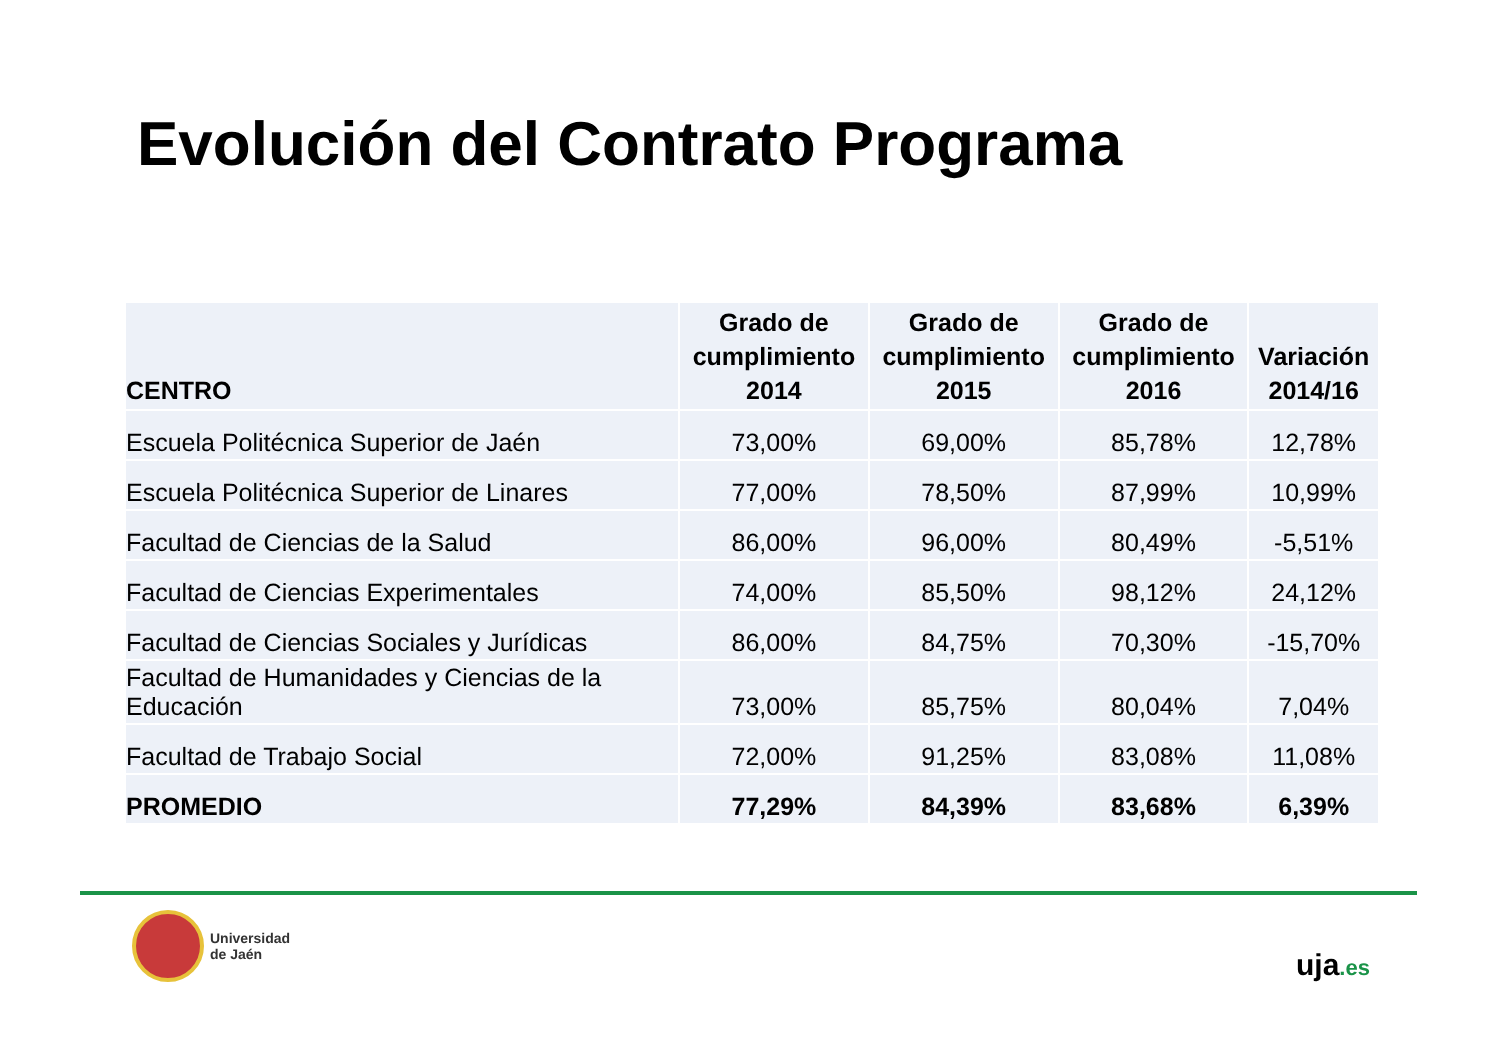Evolución del Contrato Programa
| CENTRO | Grado de cumplimiento 2014 | Grado de cumplimiento 2015 | Grado de cumplimiento 2016 | Variación 2014/16 |
| --- | --- | --- | --- | --- |
| Escuela Politécnica Superior de Jaén | 73,00% | 69,00% | 85,78% | 12,78% |
| Escuela Politécnica Superior de Linares | 77,00% | 78,50% | 87,99% | 10,99% |
| Facultad de Ciencias de la Salud | 86,00% | 96,00% | 80,49% | -5,51% |
| Facultad de Ciencias Experimentales | 74,00% | 85,50% | 98,12% | 24,12% |
| Facultad de Ciencias Sociales y Jurídicas | 86,00% | 84,75% | 70,30% | -15,70% |
| Facultad de Humanidades y Ciencias de la Educación | 73,00% | 85,75% | 80,04% | 7,04% |
| Facultad de Trabajo Social | 72,00% | 91,25% | 83,08% | 11,08% |
| PROMEDIO | 77,29% | 84,39% | 83,68% | 6,39% |
Universidad
de Jaén
uja.es